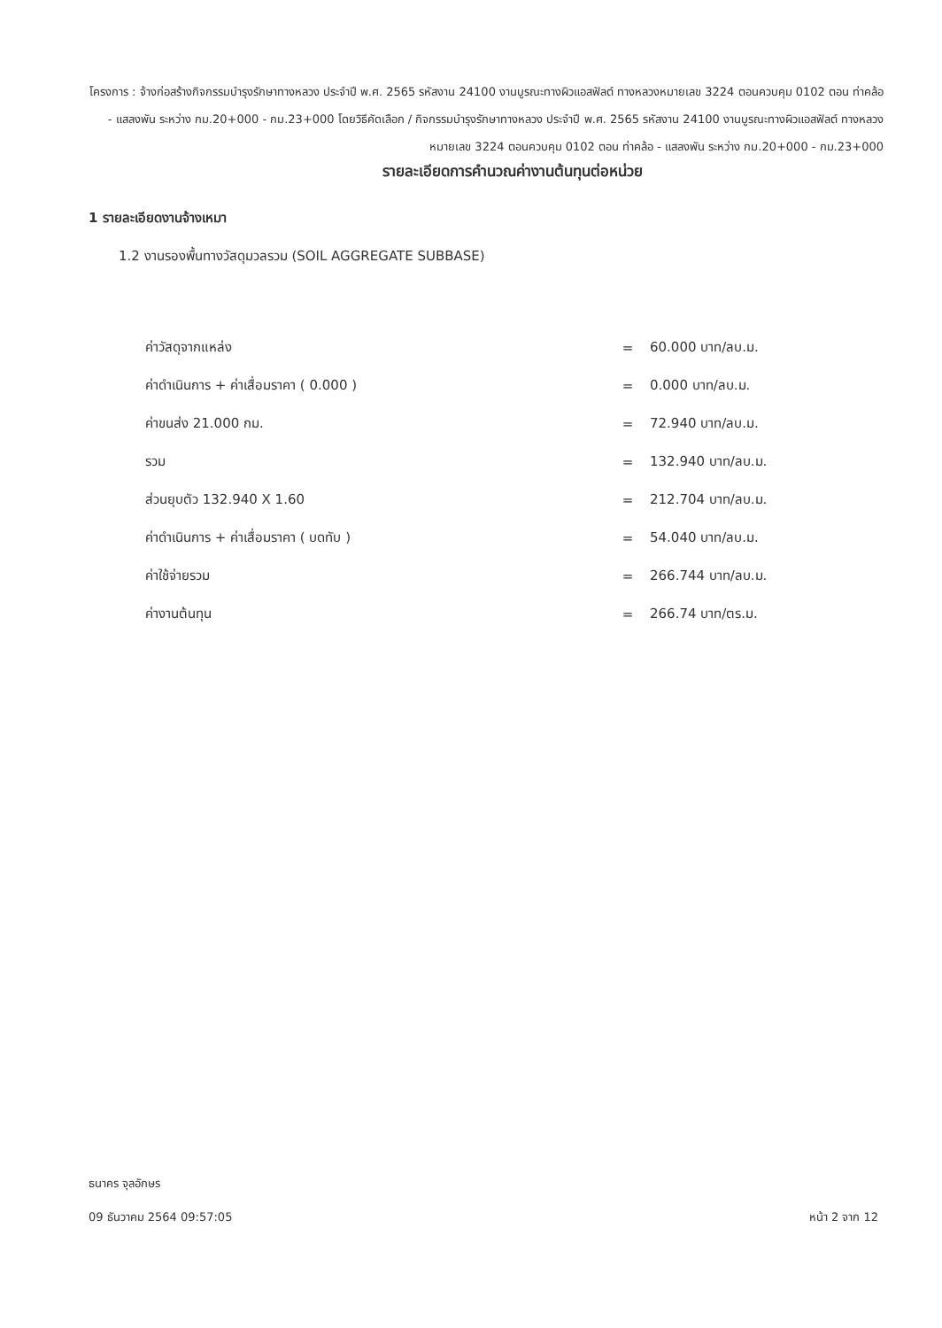โครงการ : จ้างก่อสร้างกิจกรรมบำรุงรักษาทางหลวง ประจำปี พ.ศ. 2565 รหัสงาน 24100 งานบูรณะทางผิวแอสฟัลต์ ทางหลวงหมายเลข 3224 ตอนควบคุม 0102 ตอน ท่าคล้อ - แสลงพัน ระหว่าง กม.20+000 - กม.23+000 โดยวิธีคัดเลือก / กิจกรรมบำรุงรักษาทางหลวง ประจำปี พ.ศ. 2565 รหัสงาน 24100 งานบูรณะทางผิวแอสฟัลต์ ทางหลวงหมายเลข 3224 ตอนควบคุม 0102 ตอน ท่าคล้อ - แสลงพัน ระหว่าง กม.20+000 - กม.23+000
รายละเอียดการคำนวณค่างานต้นทุนต่อหน่วย
1 รายละเอียดงานจ้างเหมา
1.2 งานรองพื้นทางวัสดุมวลรวม (SOIL AGGREGATE SUBBASE)
| ค่าวัสดุจากแหล่ง | = | 60.000 บาท/ลบ.ม. |
| ค่าดำเนินการ + ค่าเสื่อมราคา ( 0.000 ) | = | 0.000 บาท/ลบ.ม. |
| ค่าขนส่ง 21.000 กม. | = | 72.940 บาท/ลบ.ม. |
| รวม | = | 132.940 บาท/ลบ.ม. |
| ส่วนยุบตัว 132.940 X 1.60 | = | 212.704 บาท/ลบ.ม. |
| ค่าดำเนินการ + ค่าเสื่อมราคา ( บดทับ ) | = | 54.040 บาท/ลบ.ม. |
| ค่าใช้จ่ายรวม | = | 266.744 บาท/ลบ.ม. |
| ค่างานต้นทุน | = | 266.74 บาท/ตร.ม. |
ธนาคร จุลอักษร
หน้า 2 จาก 12 09 ธันวาคม 2564 09:57:05